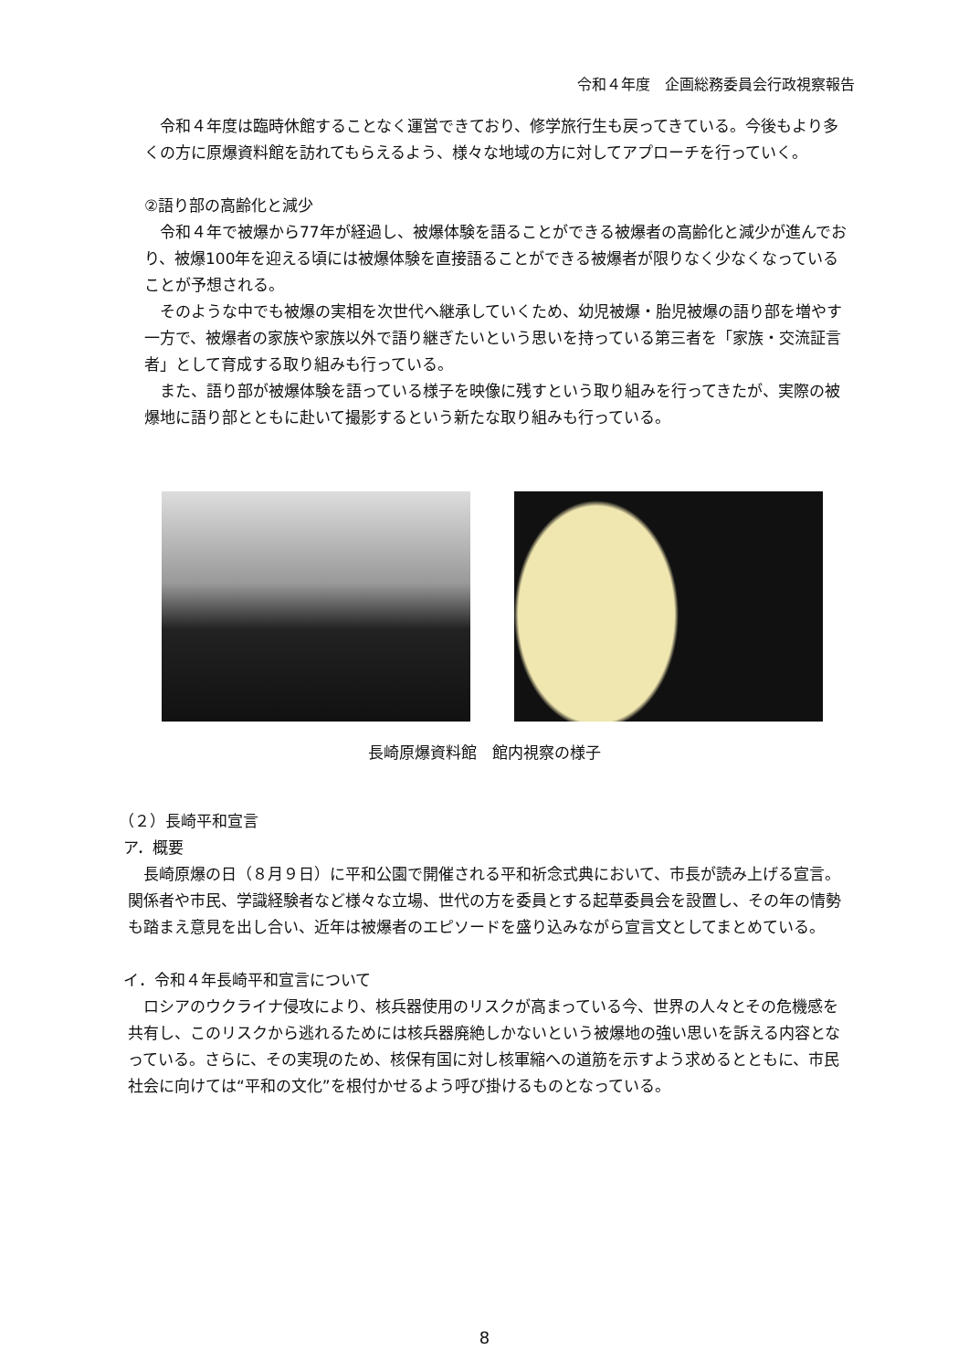令和４年度　企画総務委員会行政視察報告
令和４年度は臨時休館することなく運営できており、修学旅行生も戻ってきている。今後もより多くの方に原爆資料館を訪れてもらえるよう、様々な地域の方に対してアプローチを行っていく。
②語り部の高齢化と減少
令和４年で被爆から77年が経過し、被爆体験を語ることができる被爆者の高齢化と減少が進んでおり、被爆100年を迎える頃には被爆体験を直接語ることができる被爆者が限りなく少なくなっていることが予想される。
そのような中でも被爆の実相を次世代へ継承していくため、幼児被爆・胎児被爆の語り部を増やす一方で、被爆者の家族や家族以外で語り継ぎたいという思いを持っている第三者を「家族・交流証言者」として育成する取り組みも行っている。
また、語り部が被爆体験を語っている様子を映像に残すという取り組みを行ってきたが、実際の被爆地に語り部とともに赴いて撮影するという新たな取り組みも行っている。
長崎原爆資料館　館内視察の様子
（２）長崎平和宣言
ア．概要
長崎原爆の日（８月９日）に平和公園で開催される平和祈念式典において、市長が読み上げる宣言。関係者や市民、学識経験者など様々な立場、世代の方を委員とする起草委員会を設置し、その年の情勢も踏まえ意見を出し合い、近年は被爆者のエピソードを盛り込みながら宣言文としてまとめている。
イ．令和４年長崎平和宣言について
ロシアのウクライナ侵攻により、核兵器使用のリスクが高まっている今、世界の人々とその危機感を共有し、このリスクから逃れるためには核兵器廃絶しかないという被爆地の強い思いを訴える内容となっている。さらに、その実現のため、核保有国に対し核軍縮への道筋を示すよう求めるとともに、市民社会に向けては“平和の文化”を根付かせるよう呼び掛けるものとなっている。
8